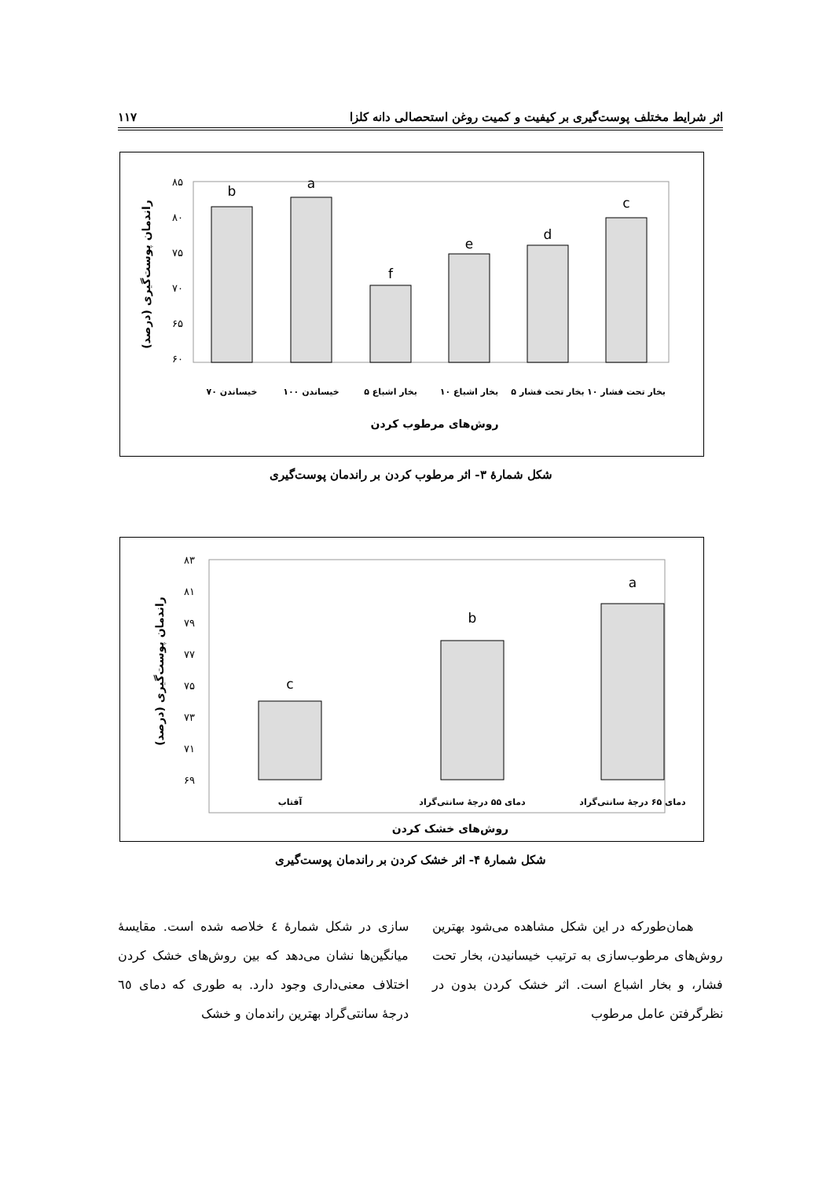اثر شرایط مختلف پوست‌گیری بر کیفیت و کمیت روغن استحصالی دانه کلزا ۱۱۷
۸۵
۸۰
۷۵
۷۰
۶۵
۶۰
b
a
f
e
d
c
خیساندن ۷۰
خیساندن ۱۰۰
بخار اشباع ۵
بخار اشباع ۱۰
بخار تحت فشار ۵
بخار تحت فشار ۱۰
روش‌های مرطوب کردن
راندمان پوست‌گیری (درصد)
شکل شمارهٔ ۳- اثر مرطوب کردن بر راندمان پوست‌گیری
۸۳
۸۱
۷۹
۷۷
۷۵
۷۳
۷۱
۶۹
c
b
a
آفتاب
دمای ۵۵ درجهٔ سانتی‌گراد
دمای ۶۵ درجهٔ سانتی‌گراد
روش‌های خشک کردن
راندمان پوست‌گیری (درصد)
شکل شمارهٔ ۴- اثر خشک کردن بر راندمان پوست‌گیری
همان‌طورکه در این شکل مشاهده می‌شود بهترین روش‌های مرطوب‌سازی به ترتیب خیسانیدن، بخار تحت فشار، و بخار اشباع است. اثر خشک کردن بدون در نظرگرفتن عامل مرطوب
سازی در شکل شمارهٔ ٤ خلاصه شده است. مقایسهٔ میانگین‌ها نشان می‌دهد که بین روش‌های خشک کردن اختلاف معنی‌داری وجود دارد. به طوری که دمای ٦٥ درجهٔ سانتی‌گراد بهترین راندمان و خشک